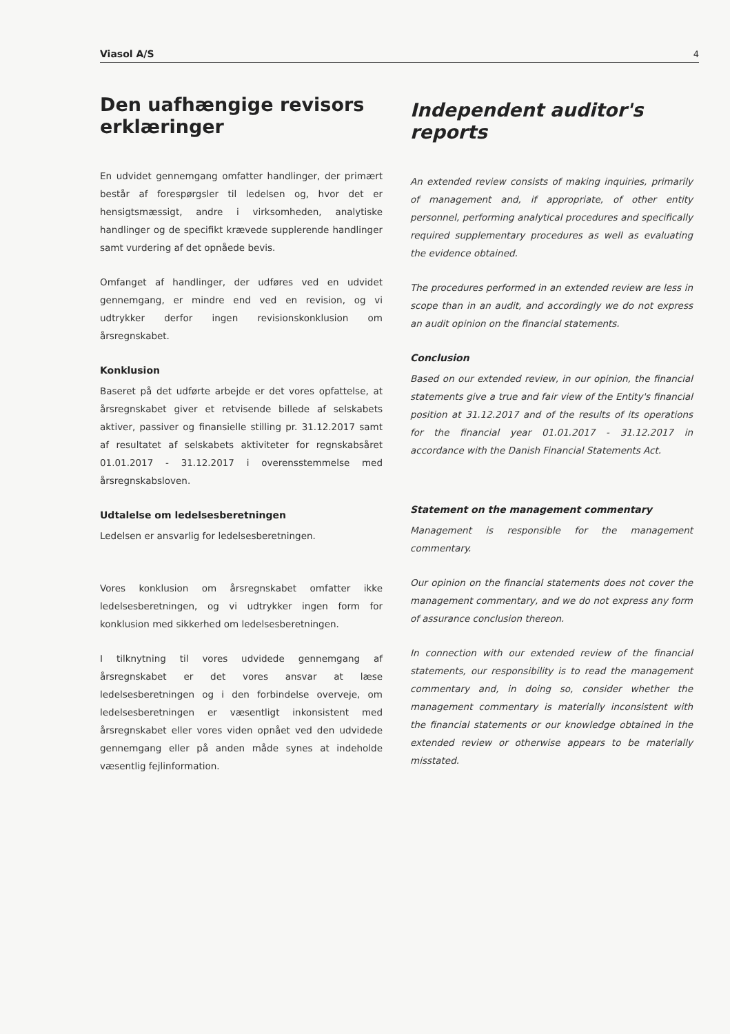Viasol A/S 4
Den uafhængige revisors erklæringer
En udvidet gennemgang omfatter handlinger, der primært består af forespørgsler til ledelsen og, hvor det er hensigtsmæssigt, andre i virksomheden, analytiske handlinger og de specifikt krævede supplerende handlinger samt vurdering af det opnåede bevis.
Omfanget af handlinger, der udføres ved en udvidet gennemgang, er mindre end ved en revision, og vi udtrykker derfor ingen revisionskonklusion om årsregnskabet.
Konklusion
Baseret på det udførte arbejde er det vores opfattelse, at årsregnskabet giver et retvisende billede af selskabets aktiver, passiver og finansielle stilling pr. 31.12.2017 samt af resultatet af selskabets aktiviteter for regnskabsåret 01.01.2017 - 31.12.2017 i overensstemmelse med årsregnskabsloven.
Udtalelse om ledelsesberetningen
Ledelsen er ansvarlig for ledelsesberetningen.
Vores konklusion om årsregnskabet omfatter ikke ledelsesberetningen, og vi udtrykker ingen form for konklusion med sikkerhed om ledelsesberetningen.
I tilknytning til vores udvidede gennemgang af årsregnskabet er det vores ansvar at læse ledelsesberetningen og i den forbindelse overveje, om ledelsesberetningen er væsentligt inkonsistent med årsregnskabet eller vores viden opnået ved den udvidede gennemgang eller på anden måde synes at indeholde væsentlig fejlinformation.
Independent auditor's reports
An extended review consists of making inquiries, primarily of management and, if appropriate, of other entity personnel, performing analytical procedures and specifically required supplementary procedures as well as evaluating the evidence obtained.
The procedures performed in an extended review are less in scope than in an audit, and accordingly we do not express an audit opinion on the financial statements.
Conclusion
Based on our extended review, in our opinion, the financial statements give a true and fair view of the Entity's financial position at 31.12.2017 and of the results of its operations for the financial year 01.01.2017 - 31.12.2017 in accordance with the Danish Financial Statements Act.
Statement on the management commentary
Management is responsible for the management commentary.
Our opinion on the financial statements does not cover the management commentary, and we do not express any form of assurance conclusion thereon.
In connection with our extended review of the financial statements, our responsibility is to read the management commentary and, in doing so, consider whether the management commentary is materially inconsistent with the financial statements or our knowledge obtained in the extended review or otherwise appears to be materially misstated.